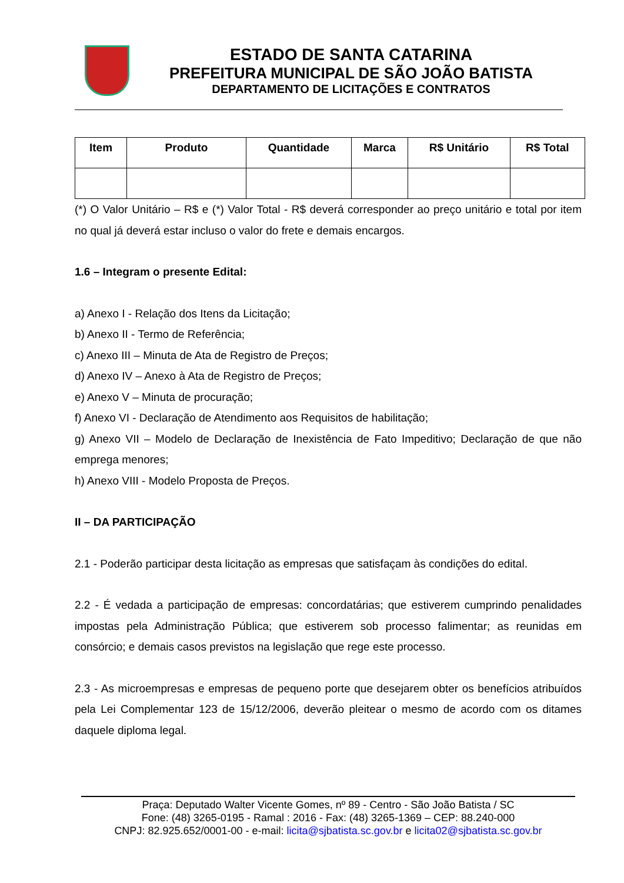ESTADO DE SANTA CATARINA
PREFEITURA MUNICIPAL DE SÃO JOÃO BATISTA
DEPARTAMENTO DE LICITAÇÕES E CONTRATOS
| Item | Produto | Quantidade | Marca | R$ Unitário | R$ Total |
| --- | --- | --- | --- | --- | --- |
(*) O Valor Unitário – R$ e (*) Valor Total - R$ deverá corresponder ao preço unitário e total por item no qual já deverá estar incluso o valor do frete e demais encargos.
1.6 – Integram o presente Edital:
a) Anexo I - Relação dos Itens da Licitação;
b) Anexo II - Termo de Referência;
c) Anexo III – Minuta de Ata de Registro de Preços;
d) Anexo IV – Anexo à Ata de Registro de Preços;
e) Anexo V – Minuta de procuração;
f) Anexo VI - Declaração de Atendimento aos Requisitos de habilitação;
g) Anexo VII – Modelo de Declaração de Inexistência de Fato Impeditivo; Declaração de que não emprega menores;
h) Anexo VIII - Modelo Proposta de Preços.
II – DA PARTICIPAÇÃO
2.1 - Poderão participar desta licitação as empresas que satisfaçam às condições do edital.
2.2 - É vedada a participação de empresas: concordatárias; que estiverem cumprindo penalidades impostas pela Administração Pública; que estiverem sob processo falimentar; as reunidas em consórcio; e demais casos previstos na legislação que rege este processo.
2.3 - As microempresas e empresas de pequeno porte que desejarem obter os benefícios atribuídos pela Lei Complementar 123 de 15/12/2006, deverão pleitear o mesmo de acordo com os ditames daquele diploma legal.
Praça: Deputado Walter Vicente Gomes, nº 89 - Centro - São João Batista / SC
Fone: (48) 3265-0195 - Ramal : 2016 - Fax: (48) 3265-1369 – CEP: 88.240-000
CNPJ: 82.925.652/0001-00 - e-mail: licita@sjbatista.sc.gov.br e licita02@sjbatista.sc.gov.br